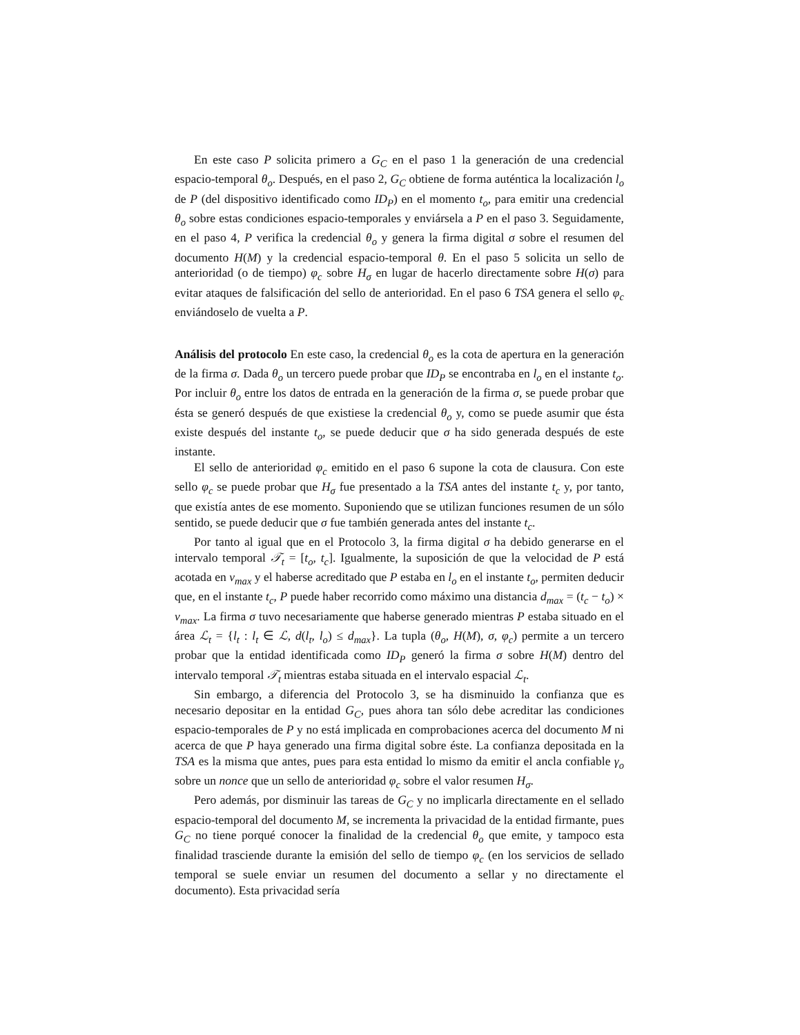En este caso P solicita primero a G<sub>C</sub> en el paso 1 la generación de una credencial espacio-temporal θ<sub>o</sub>. Después, en el paso 2, G<sub>C</sub> obtiene de forma auténtica la localización l<sub>o</sub> de P (del dispositivo identificado como ID<sub>P</sub>) en el momento t<sub>o</sub>, para emitir una credencial θ<sub>o</sub> sobre estas condiciones espacio-temporales y enviársela a P en el paso 3. Seguidamente, en el paso 4, P verifica la credencial θ<sub>o</sub> y genera la firma digital σ sobre el resumen del documento H(M) y la credencial espacio-temporal θ. En el paso 5 solicita un sello de anterioridad (o de tiempo) φ<sub>c</sub> sobre H<sub>σ</sub> en lugar de hacerlo directamente sobre H(σ) para evitar ataques de falsificación del sello de anterioridad. En el paso 6 TSA genera el sello φ<sub>c</sub> enviándoselo de vuelta a P.
Análisis del protocolo En este caso, la credencial θ<sub>o</sub> es la cota de apertura en la generación de la firma σ. Dada θ<sub>o</sub> un tercero puede probar que ID<sub>P</sub> se encontraba en l<sub>o</sub> en el instante t<sub>o</sub>. Por incluir θ<sub>o</sub> entre los datos de entrada en la generación de la firma σ, se puede probar que ésta se generó después de que existiese la credencial θ<sub>o</sub> y, como se puede asumir que ésta existe después del instante t<sub>o</sub>, se puede deducir que σ ha sido generada después de este instante.
El sello de anterioridad φ<sub>c</sub> emitido en el paso 6 supone la cota de clausura. Con este sello φ<sub>c</sub> se puede probar que H<sub>σ</sub> fue presentado a la TSA antes del instante t<sub>c</sub> y, por tanto, que existía antes de ese momento. Suponiendo que se utilizan funciones resumen de un sólo sentido, se puede deducir que σ fue también generada antes del instante t<sub>c</sub>.
Por tanto al igual que en el Protocolo 3, la firma digital σ ha debido generarse en el intervalo temporal 𝒯<sub>t</sub> = [t<sub>o</sub>, t<sub>c</sub>]. Igualmente, la suposición de que la velocidad de P está acotada en v<sub>max</sub> y el haberse acreditado que P estaba en l<sub>o</sub> en el instante t<sub>o</sub>, permiten deducir que, en el instante t<sub>c</sub>, P puede haber recorrido como máximo una distancia d<sub>max</sub> = (t<sub>c</sub> − t<sub>o</sub>) × v<sub>max</sub>. La firma σ tuvo necesariamente que haberse generado mientras P estaba situado en el área ℒ<sub>t</sub> = {l<sub>t</sub> : l<sub>t</sub> ∈ ℒ, d(l<sub>t</sub>, l<sub>o</sub>) ≤ d<sub>max</sub>}. La tupla (θ<sub>o</sub>, H(M), σ, φ<sub>c</sub>) permite a un tercero probar que la entidad identificada como ID<sub>P</sub> generó la firma σ sobre H(M) dentro del intervalo temporal 𝒯<sub>t</sub> mientras estaba situada en el intervalo espacial ℒ<sub>t</sub>.
Sin embargo, a diferencia del Protocolo 3, se ha disminuido la confianza que es necesario depositar en la entidad G<sub>C</sub>, pues ahora tan sólo debe acreditar las condiciones espacio-temporales de P y no está implicada en comprobaciones acerca del documento M ni acerca de que P haya generado una firma digital sobre éste. La confianza depositada en la TSA es la misma que antes, pues para esta entidad lo mismo da emitir el ancla confiable γ<sub>o</sub> sobre un nonce que un sello de anterioridad φ<sub>c</sub> sobre el valor resumen H<sub>σ</sub>.
Pero además, por disminuir las tareas de G<sub>C</sub> y no implicarla directamente en el sellado espacio-temporal del documento M, se incrementa la privacidad de la entidad firmante, pues G<sub>C</sub> no tiene porqué conocer la finalidad de la credencial θ<sub>o</sub> que emite, y tampoco esta finalidad trasciende durante la emisión del sello de tiempo φ<sub>c</sub> (en los servicios de sellado temporal se suele enviar un resumen del documento a sellar y no directamente el documento). Esta privacidad sería